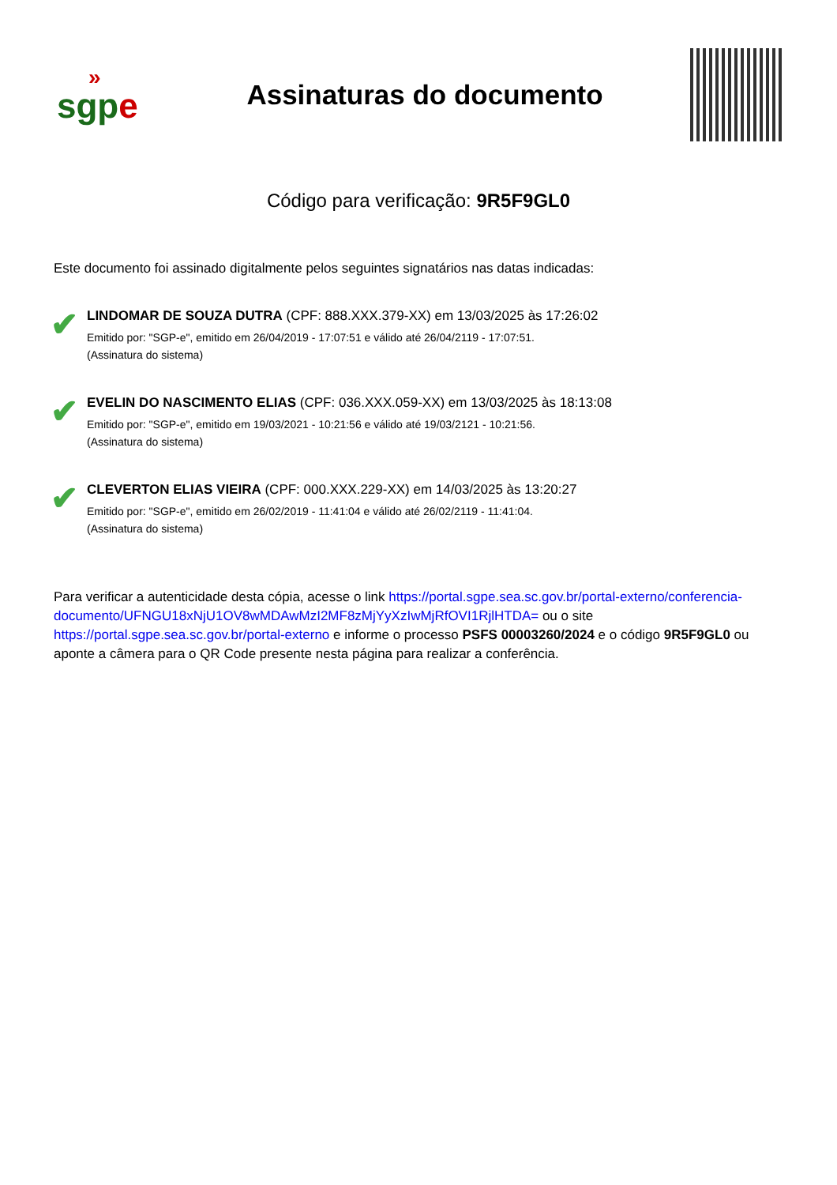»
sgpe
Assinaturas do documento
Código para verificação: 9R5F9GL0
Este documento foi assinado digitalmente pelos seguintes signatários nas datas indicadas:
✔
LINDOMAR DE SOUZA DUTRA (CPF: 888.XXX.379-XX) em 13/03/2025 às 17:26:02
Emitido por: "SGP-e", emitido em 26/04/2019 - 17:07:51 e válido até 26/04/2119 - 17:07:51.
(Assinatura do sistema)
✔
EVELIN DO NASCIMENTO ELIAS (CPF: 036.XXX.059-XX) em 13/03/2025 às 18:13:08
Emitido por: "SGP-e", emitido em 19/03/2021 - 10:21:56 e válido até 19/03/2121 - 10:21:56.
(Assinatura do sistema)
✔
CLEVERTON ELIAS VIEIRA (CPF: 000.XXX.229-XX) em 14/03/2025 às 13:20:27
Emitido por: "SGP-e", emitido em 26/02/2019 - 11:41:04 e válido até 26/02/2119 - 11:41:04.
(Assinatura do sistema)
Para verificar a autenticidade desta cópia, acesse o link https://portal.sgpe.sea.sc.gov.br/portal-externo/conferencia-documento/UFNGU18xNjU1OV8wMDAwMzI2MF8zMjYyXzIwMjRfOVI1RjlHTDA= ou o site https://portal.sgpe.sea.sc.gov.br/portal-externo e informe o processo PSFS 00003260/2024 e o código 9R5F9GL0 ou aponte a câmera para o QR Code presente nesta página para realizar a conferência.